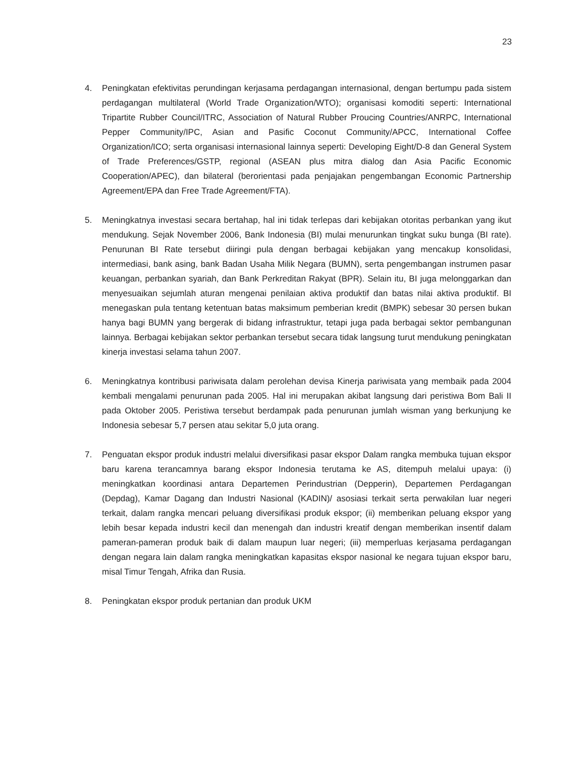23
4. Peningkatan efektivitas perundingan kerjasama perdagangan internasional, dengan bertumpu pada sistem perdagangan multilateral (World Trade Organization/WTO); organisasi komoditi seperti: International Tripartite Rubber Council/ITRC, Association of Natural Rubber Proucing Countries/ANRPC, International Pepper Community/IPC, Asian and Pasific Coconut Community/APCC, International Coffee Organization/ICO; serta organisasi internasional lainnya seperti: Developing Eight/D-8 dan General System of Trade Preferences/GSTP, regional (ASEAN plus mitra dialog dan Asia Pacific Economic Cooperation/APEC), dan bilateral (berorientasi pada penjajakan pengembangan Economic Partnership Agreement/EPA dan Free Trade Agreement/FTA).
5. Meningkatnya investasi secara bertahap, hal ini tidak terlepas dari kebijakan otoritas perbankan yang ikut mendukung. Sejak November 2006, Bank Indonesia (BI) mulai menurunkan tingkat suku bunga (BI rate). Penurunan BI Rate tersebut diiringi pula dengan berbagai kebijakan yang mencakup konsolidasi, intermediasi, bank asing, bank Badan Usaha Milik Negara (BUMN), serta pengembangan instrumen pasar keuangan, perbankan syariah, dan Bank Perkreditan Rakyat (BPR). Selain itu, BI juga melonggarkan dan menyesuaikan sejumlah aturan mengenai penilaian aktiva produktif dan batas nilai aktiva produktif. BI menegaskan pula tentang ketentuan batas maksimum pemberian kredit (BMPK) sebesar 30 persen bukan hanya bagi BUMN yang bergerak di bidang infrastruktur, tetapi juga pada berbagai sektor pembangunan lainnya. Berbagai kebijakan sektor perbankan tersebut secara tidak langsung turut mendukung peningkatan kinerja investasi selama tahun 2007.
6. Meningkatnya kontribusi pariwisata dalam perolehan devisa Kinerja pariwisata yang membaik pada 2004 kembali mengalami penurunan pada 2005. Hal ini merupakan akibat langsung dari peristiwa Bom Bali II pada Oktober 2005. Peristiwa tersebut berdampak pada penurunan jumlah wisman yang berkunjung ke Indonesia sebesar 5,7 persen atau sekitar 5,0 juta orang.
7. Penguatan ekspor produk industri melalui diversifikasi pasar ekspor Dalam rangka membuka tujuan ekspor baru karena terancamnya barang ekspor Indonesia terutama ke AS, ditempuh melalui upaya: (i) meningkatkan koordinasi antara Departemen Perindustrian (Depperin), Departemen Perdagangan (Depdag), Kamar Dagang dan Industri Nasional (KADIN)/ asosiasi terkait serta perwakilan luar negeri terkait, dalam rangka mencari peluang diversifikasi produk ekspor; (ii) memberikan peluang ekspor yang lebih besar kepada industri kecil dan menengah dan industri kreatif dengan memberikan insentif dalam pameran-pameran produk baik di dalam maupun luar negeri; (iii) memperluas kerjasama perdagangan dengan negara lain dalam rangka meningkatkan kapasitas ekspor nasional ke negara tujuan ekspor baru, misal Timur Tengah, Afrika dan Rusia.
8. Peningkatan ekspor produk pertanian dan produk UKM